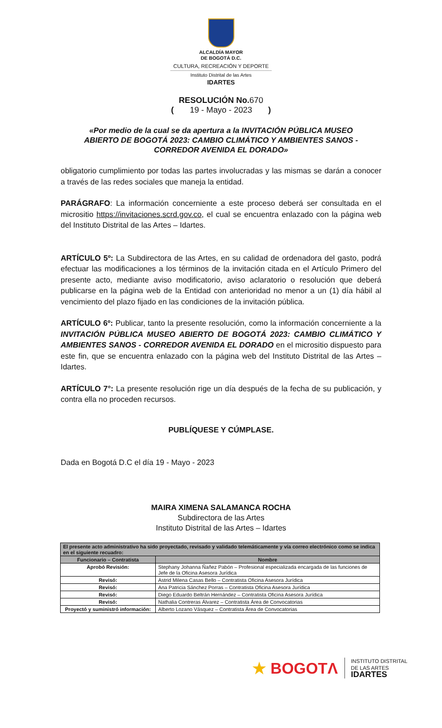ALCALDÍA MAYOR
DE BOGOTÁ D.C.
CULTURA, RECREACIÓN Y DEPORTE
Instituto Distrital de las Artes
IDARTES
RESOLUCIÓN No. 670
( 19 - Mayo - 2023 )
«Por medio de la cual se da apertura a la INVITACIÓN PÚBLICA MUSEO ABIERTO DE BOGOTÁ 2023: CAMBIO CLIMÁTICO Y AMBIENTES SANOS - CORREDOR AVENIDA EL DORADO»
obligatorio cumplimiento por todas las partes involucradas y las mismas se darán a conocer a través de las redes sociales que maneja la entidad.
PARÁGRAFO: La información concerniente a este proceso deberá ser consultada en el micrositio https://invitaciones.scrd.gov.co, el cual se encuentra enlazado con la página web del Instituto Distrital de las Artes – Idartes.
ARTÍCULO 5º: La Subdirectora de las Artes, en su calidad de ordenadora del gasto, podrá efectuar las modificaciones a los términos de la invitación citada en el Artículo Primero del presente acto, mediante aviso modificatorio, aviso aclaratorio o resolución que deberá publicarse en la página web de la Entidad con anterioridad no menor a un (1) día hábil al vencimiento del plazo fijado en las condiciones de la invitación pública.
ARTÍCULO 6º: Publicar, tanto la presente resolución, como la información concerniente a la INVITACIÓN PÚBLICA MUSEO ABIERTO DE BOGOTÁ 2023: CAMBIO CLIMÁTICO Y AMBIENTES SANOS - CORREDOR AVENIDA EL DORADO en el micrositio dispuesto para este fin, que se encuentra enlazado con la página web del Instituto Distrital de las Artes – Idartes.
ARTÍCULO 7°: La presente resolución rige un día después de la fecha de su publicación, y contra ella no proceden recursos.
PUBLÍQUESE Y CÚMPLASE.
Dada en Bogotá D.C el día 19 - Mayo - 2023
MAIRA XIMENA SALAMANCA ROCHA
Subdirectora de las Artes
Instituto Distrital de las Artes – Idartes
| El presente acto administrativo ha sido proyectado, revisado y validado telemáticamente y vía correo electrónico como se indica en el siguiente recuadro: | |
| --- | --- |
| Funcionario – Contratista | Nombre |
| Aprobó Revisión: | Stephany Johanna Ñañez Pabón – Profesional especializada encargada de las funciones de Jefe de la Oficina Asesora Jurídica |
| Revisó: | Astrid Milena Casas Bello – Contratista Oficina Asesora Jurídica |
| Revisó: | Ana Patricia Sánchez Porras – Contratista Oficina Asesora Jurídica |
| Revisó: | Diego Eduardo Beltrán Hernández – Contratista Oficina Asesora Jurídica |
| Revisó: | Nathalia Contreras Álvarez – Contratista Área de Convocatorias |
| Proyectó y suministró información: | Alberto Lozano Vásquez – Contratista Área de Convocatorias |
★ BOGOTΛ
INSTITUTO DISTRITAL
DE LAS ARTES
IDARTES